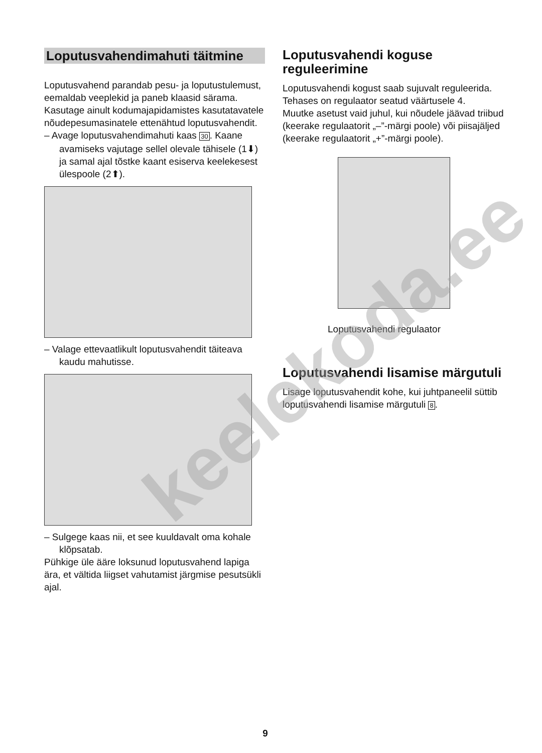Loputusvahendimahuti täitmine
Loputusvahend parandab pesu- ja loputus­tulemust, eemaldab veeplekid ja paneb klaasid särama. Kasutage ainult kodumaja­pidamistes kasutatavatele nõudepesu­masinatele ettenähtud loputusvahendit.
– Avage loputusvahendimahuti kaas 30. Kaane avamiseks vajutage sellel ole­vale tähisele (1⬇) ja samal ajal tõstke kaant esiserva keelekesest ülespoole (2⬆).
– Valage ettevaatlikult loputusvahendit täiteava kaudu mahutisse.
– Sulgege kaas nii, et see kuuldavalt oma kohale klõpsatab.
Pühkige üle ääre loksunud loputusvahend lapiga ära, et vältida liigset vahutamist järgmise pesutsükli ajal.
Loputusvahendi koguse reguleerimine
Loputusvahendi kogust saab sujuvalt reguleerida. Tehases on regulaator seatud väärtusele 4.
Muutke asetust vaid juhul, kui nõudele jäävad triibud (keerake regulaatorit „–”-märgi poole) või piisajäljed (keerake regulaatorit „+”-märgi poole).
Loputusvahendi regulaator
Loputusvahendi lisamise märgutuli
Lisage loputusvahendit kohe, kui juht­paneelil süttib loputusvahendi lisamise märgutuli 8.
keelekoda.ee
9